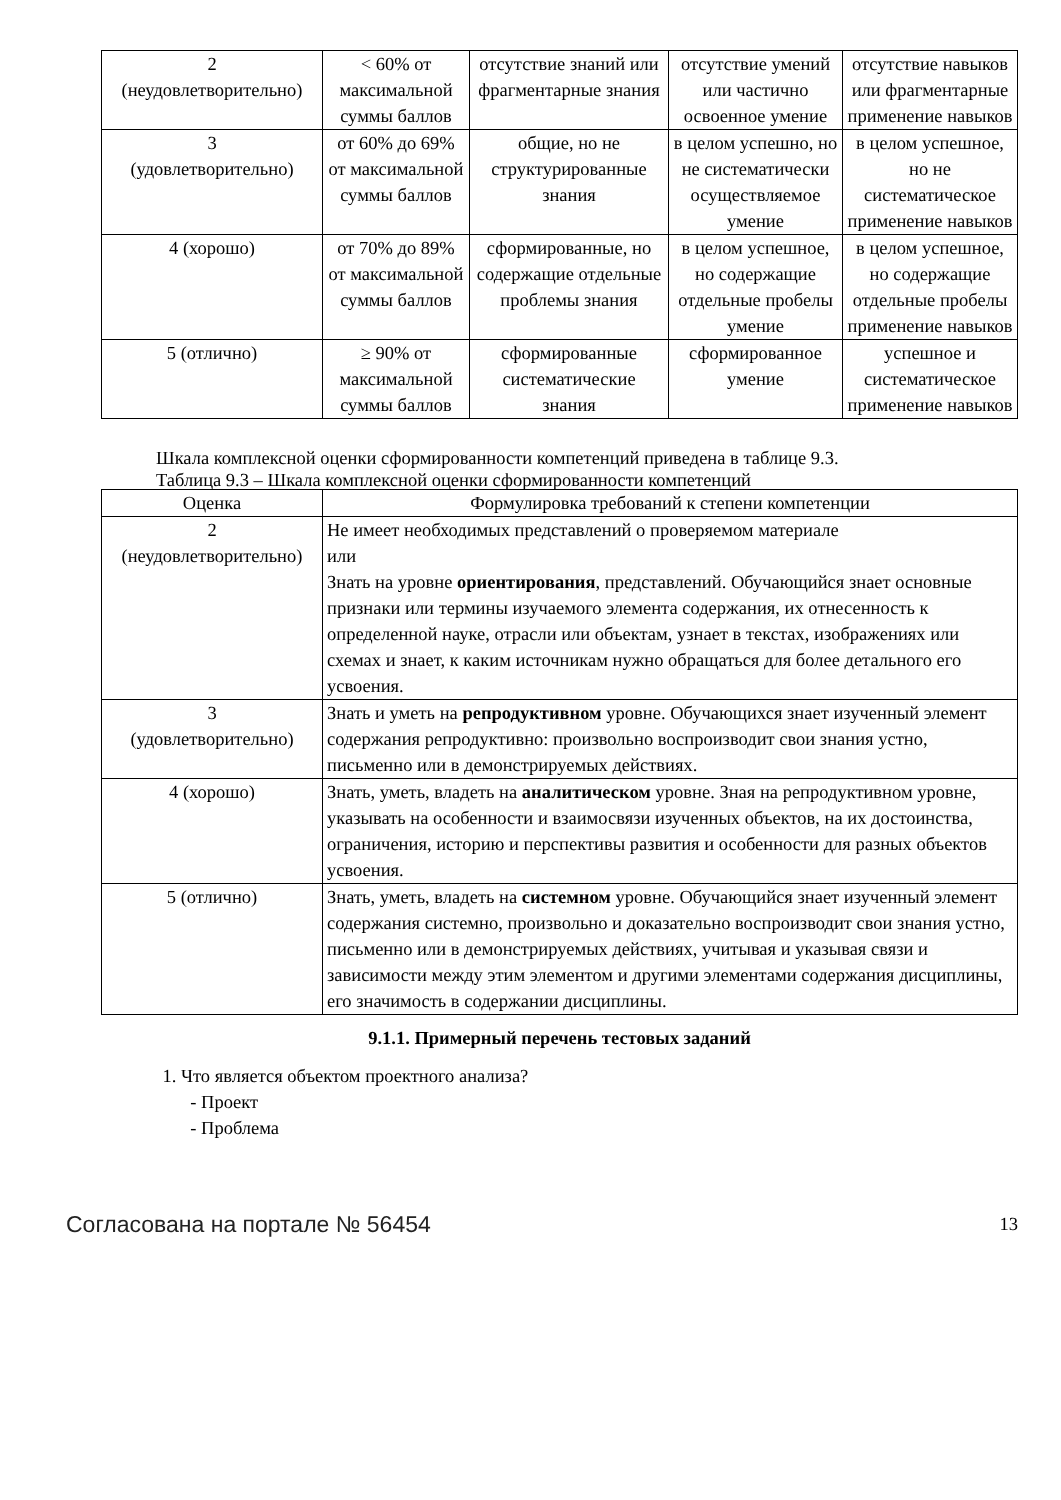| 2 (неудовлетворительно) | < 60% от максимальной суммы баллов | отсутствие знаний или фрагментарные знания | отсутствие умений или частично освоенное умение | отсутствие навыков или фрагментарные применение навыков |
| 3 (удовлетворительно) | от 60% до 69% от максимальной суммы баллов | общие, но не структурированные знания | в целом успешно, но не систематически осуществляемое умение | в целом успешное, но не систематическое применение навыков |
| 4 (хорошо) | от 70% до 89% от максимальной суммы баллов | сформированные, но содержащие отдельные проблемы знания | в целом успешное, но содержащие отдельные пробелы умение | в целом успешное, но содержащие отдельные пробелы применение навыков |
| 5 (отлично) | ≥ 90% от максимальной суммы баллов | сформированные систематические знания | сформированное умение | успешное и систематическое применение навыков |
Шкала комплексной оценки сформированности компетенций приведена в таблице 9.3.
Таблица 9.3 – Шкала комплексной оценки сформированности компетенций
| Оценка | Формулировка требований к степени компетенции |
| --- | --- |
| 2 (неудовлетворительно) | Не имеет необходимых представлений о проверяемом материале или Знать на уровне ориентирования , представлений. Обучающийся знает основные признаки или термины изучаемого элемента содержания, их отнесенность к определенной науке, отрасли или объектам, узнает в текстах, изображениях или схемах и знает, к каким источникам нужно обращаться для более детального его усвоения. |
| 3 (удовлетворительно) | Знать и уметь на репродуктивном уровне. Обучающихся знает изученный элемент содержания репродуктивно: произвольно воспроизводит свои знания устно, письменно или в демонстрируемых действиях. |
| 4 (хорошо) | Знать, уметь, владеть на аналитическом уровне. Зная на репродуктивном уровне, указывать на особенности и взаимосвязи изученных объектов, на их достоинства, ограничения, историю и перспективы развития и особенности для разных объектов усвоения. |
| 5 (отлично) | Знать, уметь, владеть на системном уровне. Обучающийся знает изученный элемент содержания системно, произвольно и доказательно воспроизводит свои знания устно, письменно или в демонстрируемых действиях, учитывая и указывая связи и зависимости между этим элементом и другими элементами содержания дисциплины, его значимость в содержании дисциплины. |
9.1.1. Примерный перечень тестовых заданий
1. Что является объектом проектного анализа?
- Проект
- Проблема
Согласована на портале № 56454 13